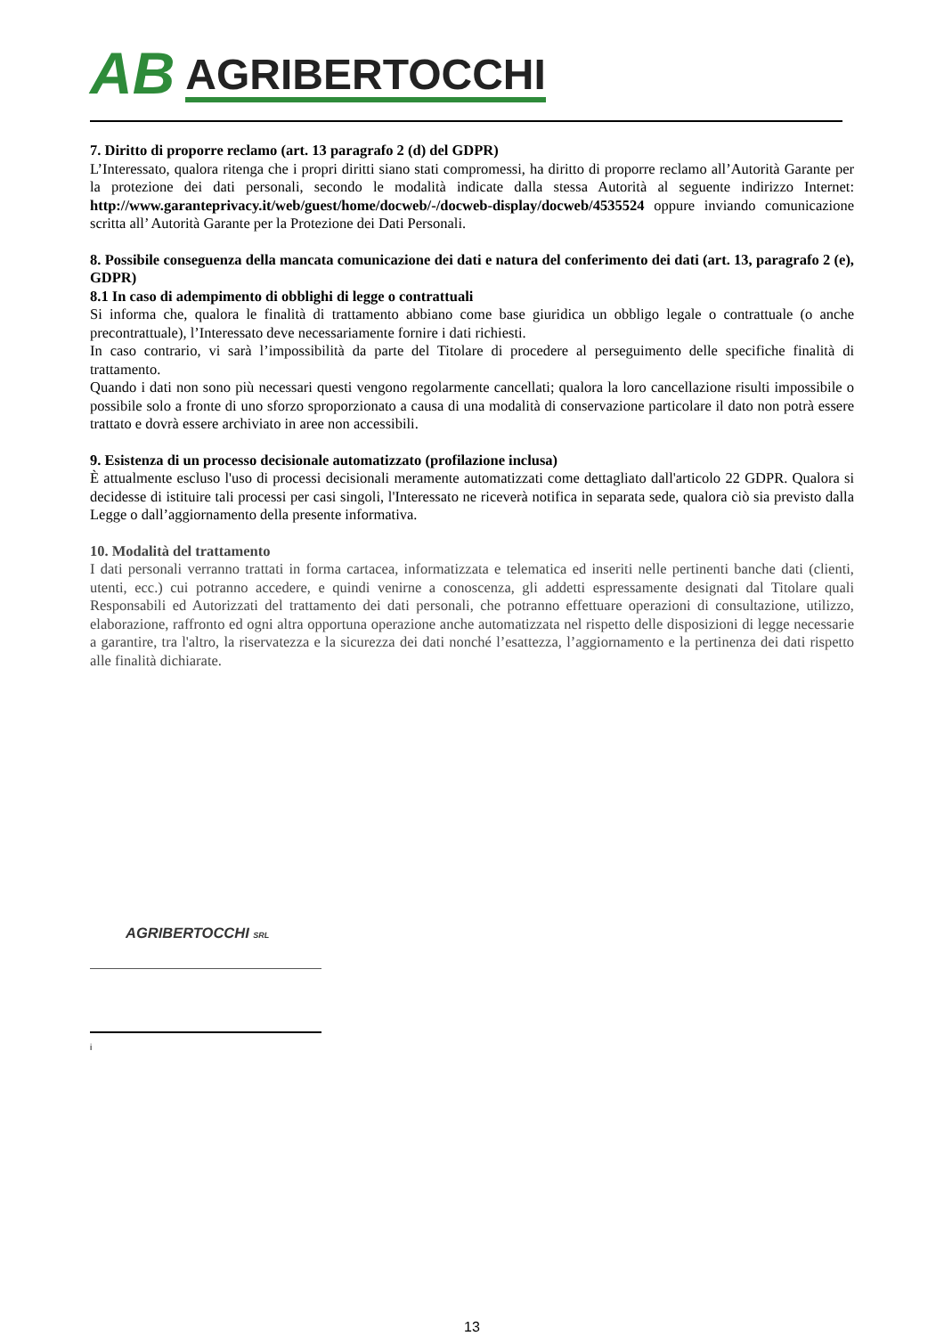AB AGRIBERTOCCHI
7. Diritto di proporre reclamo (art. 13 paragrafo 2 (d) del GDPR)
L’Interessato, qualora ritenga che i propri diritti siano stati compromessi, ha diritto di proporre reclamo all’Autorità Garante per la protezione dei dati personali, secondo le modalità indicate dalla stessa Autorità al seguente indirizzo Internet: http://www.garanteprivacy.it/web/guest/home/docweb/-/docweb-display/docweb/4535524 oppure inviando comunicazione scritta all’ Autorità Garante per la Protezione dei Dati Personali.
8. Possibile conseguenza della mancata comunicazione dei dati e natura del conferimento dei dati (art. 13, paragrafo 2 (e), GDPR)
8.1 In caso di adempimento di obblighi di legge o contrattuali
Si informa che, qualora le finalità di trattamento abbiano come base giuridica un obbligo legale o contrattuale (o anche precontrattuale), l’Interessato deve necessariamente fornire i dati richiesti.
In caso contrario, vi sarà l’impossibilità da parte del Titolare di procedere al perseguimento delle specifiche finalità di trattamento.
Quando i dati non sono più necessari questi vengono regolarmente cancellati; qualora la loro cancellazione risulti impossibile o possibile solo a fronte di uno sforzo sproporzionato a causa di una modalità di conservazione particolare il dato non potrà essere trattato e dovrà essere archiviato in aree non accessibili.
9. Esistenza di un processo decisionale automatizzato (profilazione inclusa)
È attualmente escluso l'uso di processi decisionali meramente automatizzati come dettagliato dall'articolo 22 GDPR. Qualora si decidesse di istituire tali processi per casi singoli, l'Interessato ne riceverà notifica in separata sede, qualora ciò sia previsto dalla Legge o dall’aggiornamento della presente informativa.
10. Modalità del trattamento
I dati personali verranno trattati in forma cartacea, informatizzata e telematica ed inseriti nelle pertinenti banche dati (clienti, utenti, ecc.) cui potranno accedere, e quindi venirne a conoscenza, gli addetti espressamente designati dal Titolare quali Responsabili ed Autorizzati del trattamento dei dati personali, che potranno effettuare operazioni di consultazione, utilizzo, elaborazione, raffronto ed ogni altra opportuna operazione anche automatizzata nel rispetto delle disposizioni di legge necessarie a garantire, tra l'altro, la riservatezza e la sicurezza dei dati nonché l’esattezza, l’aggiornamento e la pertinenza dei dati rispetto alle finalità dichiarate.
AGRIBERTOCCHI SRL
i
13